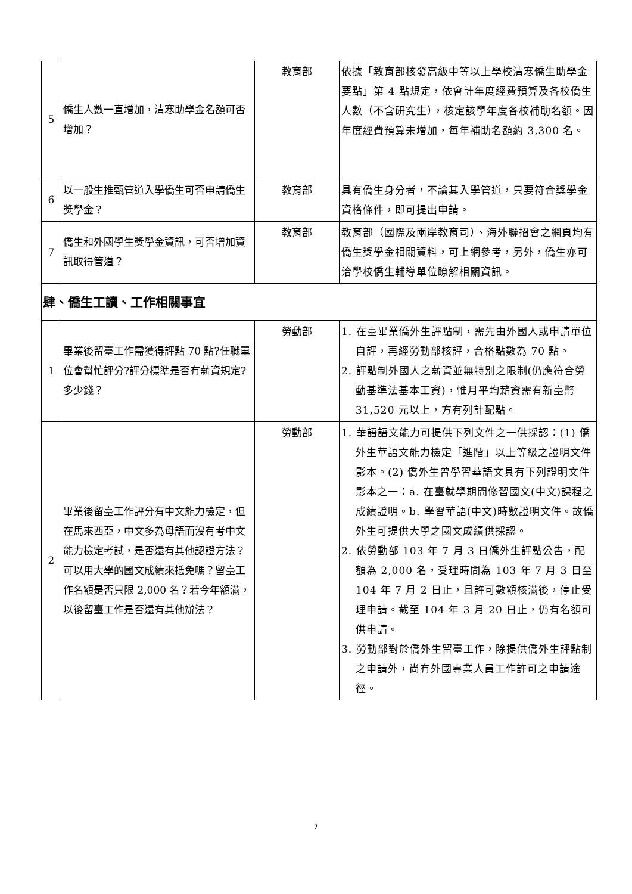| 5 | 僑生人數一直增加，清寒助學金名額可否增加？ | 教育部 | 依據「教育部核發高級中等以上學校清寒僑生助學金要點」第 4 點規定，依會計年度經費預算及各校僑生人數（不含研究生），核定該學年度各校補助名額。因年度經費預算未增加，每年補助名額約 3,300 名。 |
| 6 | 以一般生推甄管道入學僑生可否申請僑生獎學金？ | 教育部 | 具有僑生身分者，不論其入學管道，只要符合獎學金資格條件，即可提出申請。 |
| 7 | 僑生和外國學生獎學金資訊，可否增加資訊取得管道？ | 教育部 | 教育部（國際及兩岸教育司）、海外聯招會之網頁均有僑生獎學金相關資料，可上網參考，另外，僑生亦可洽學校僑生輔導單位瞭解相關資訊。 |
| 肆、僑生工讀、工作相關事宜 | | | |
| 1 | 畢業後留臺工作需獲得評點 70 點?任職單位會幫忙評分?評分標準是否有薪資規定?多少錢？ | 勞動部 | 1. 在臺畢業僑外生評點制，需先由外國人或申請單位自評，再經勞動部核評，合格點數為 70 點。 2. 評點制外國人之薪資並無特別之限制(仍應符合勞動基準法基本工資)，惟月平均薪資需有新臺幣 31,520 元以上，方有列計配點。 |
| 2 | 畢業後留臺工作評分有中文能力檢定，但在馬來西亞，中文多為母語而沒有考中文能力檢定考試，是否還有其他認證方法？可以用大學的國文成績來抵免嗎？留臺工作名額是否只限 2,000 名？若今年額滿，以後留臺工作是否還有其他辦法？ | 勞動部 | 1. 華語語文能力可提供下列文件之一供採認：(1) 僑外生華語文能力檢定「進階」以上等級之證明文件影本。(2) 僑外生曾學習華語文具有下列證明文件影本之一：a. 在臺就學期間修習國文(中文)課程之成績證明。b. 學習華語(中文)時數證明文件。故僑外生可提供大學之國文成績供採認。 2. 依勞動部 103 年 7 月 3 日僑外生評點公告，配額為 2,000 名，受理時間為 103 年 7 月 3 日至 104 年 7 月 2 日止，且許可數額核滿後，停止受理申請。截至 104 年 3 月 20 日止，仍有名額可供申請。 3. 勞動部對於僑外生留臺工作，除提供僑外生評點制之申請外，尚有外國專業人員工作許可之申請途徑。 |
7